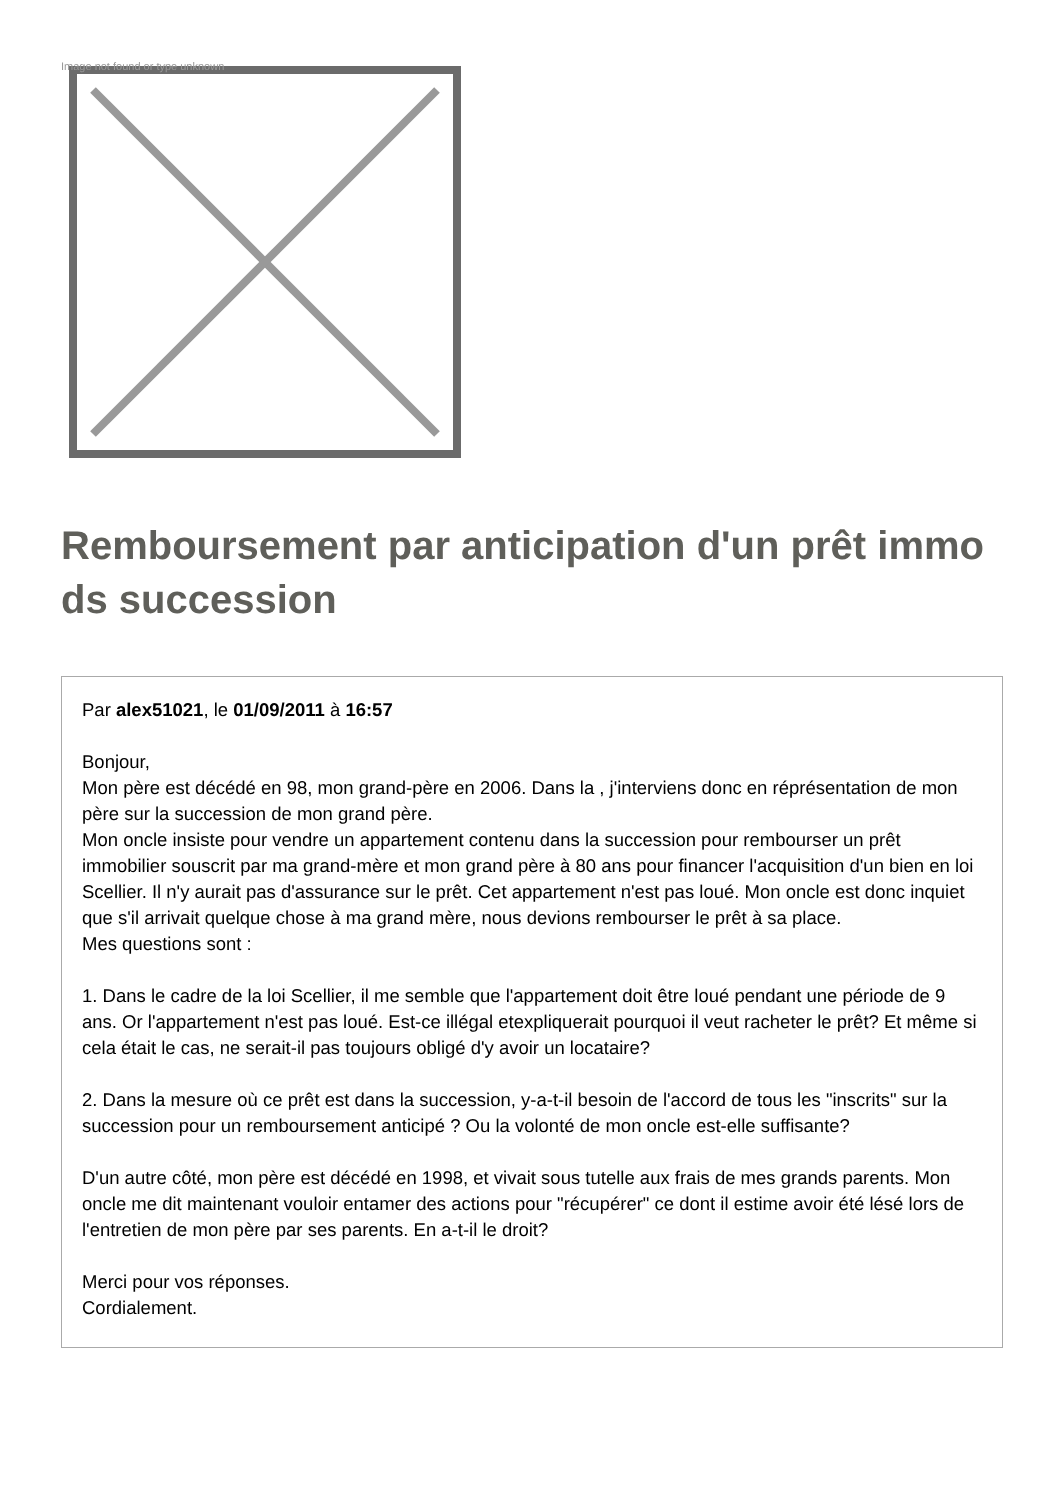Image not found or type unknown
Remboursement par anticipation d'un prêt immo ds succession
Par alex51021, le 01/09/2011 à 16:57
Bonjour,
Mon père est décédé en 98, mon grand-père en 2006. Dans la , j'interviens donc en réprésentation de mon père sur la succession de mon grand père.
Mon oncle insiste pour vendre un appartement contenu dans la succession pour rembourser un prêt immobilier souscrit par ma grand-mère et mon grand père à 80 ans pour financer l'acquisition d'un bien en loi Scellier. Il n'y aurait pas d'assurance sur le prêt. Cet appartement n'est pas loué. Mon oncle est donc inquiet que s'il arrivait quelque chose à ma grand mère, nous devions rembourser le prêt à sa place.
Mes questions sont :
1. Dans le cadre de la loi Scellier, il me semble que l'appartement doit être loué pendant une période de 9 ans. Or l'appartement n'est pas loué. Est-ce illégal etexpliquerait pourquoi il veut racheter le prêt? Et même si cela était le cas, ne serait-il pas toujours obligé d'y avoir un locataire?
2. Dans la mesure où ce prêt est dans la succession, y-a-t-il besoin de l'accord de tous les "inscrits" sur la succession pour un remboursement anticipé ? Ou la volonté de mon oncle est-elle suffisante?
D'un autre côté, mon père est décédé en 1998, et vivait sous tutelle aux frais de mes grands parents. Mon oncle me dit maintenant vouloir entamer des actions pour "récupérer" ce dont il estime avoir été lésé lors de l'entretien de mon père par ses parents. En a-t-il le droit?
Merci pour vos réponses.
Cordialement.